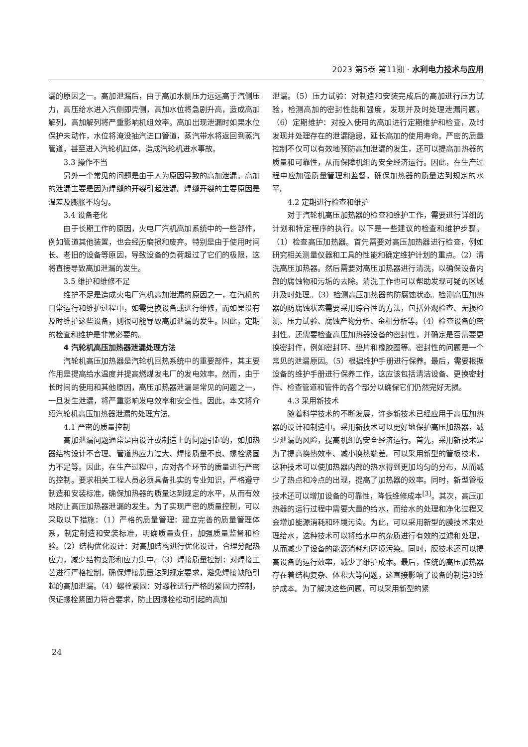2023 第5卷 第11期 · 水利电力技术与应用
漏的原因之一。高加泄漏后，由于高加水侧压力远远高于汽侧压力，高压给水进入汽侧即壳侧，高加水位将急剧升高，造成高加解列，高加解列将严重影响机组效率。高加出现泄漏时如果水位保护未动作，水位将淹没抽汽进口管道，蒸汽带水将返回到蒸汽管道，甚至进入汽轮机缸体，造成汽轮机进水事故。
3.3 操作不当
另外一个常见的问题是由于人为原因导致的高加泄漏。高加的泄漏主要是因为焊缝的开裂引起泄漏。焊缝开裂的主要原因是温差及膨胀不均匀。
3.4 设备老化
由于长期工作的原因，火电厂汽机高加系统中的一些部件，例如管道其他装置，也会经历磨损和废弃。特别是由于使用时间长、老旧的设备等原因，导致设备的负荷超过了它们的极限，这将直接导致高加泄漏的发生。
3.5 维护和维修不足
维护不足是造成火电厂汽机高加泄漏的原因之一，在汽机的日常运行和维护过程中，如需更换设备或进行维修，而如果没有及时维护这些设备，则很可能导致高加泄漏的发生。因此，定期的检查和维护是非常必要的。
4 汽轮机高压加热器泄漏处理方法
汽轮机高压加热器是汽轮机回热系统中的重要部件，其主要作用是提高给水温度并提高燃煤发电厂的发电效率。然而，由于长时间的使用和其他原因，高压加热器泄漏是常见的问题之一，一旦发生泄漏，将严重影响发电效率和安全性。因此，本文将介绍汽轮机高压加热器泄漏的处理方法。
4.1 严密的质量控制
高加泄漏问题通常是由设计或制造上的问题引起的，如加热器结构设计不合理、管道热应力过大、焊接质量不良、螺栓紧固力不足等。因此，在生产过程中，应对各个环节的质量进行严密的控制。要求相关工程人员必须具备扎实的专业知识，严格遵守制造和安装标准，确保加热器的质量达到规定的水平，从而有效地防止高压加热器泄漏的发生。为了实现严密的质量控制，可以采取以下措施：（1）严格的质量管理：建立完善的质量管理体系，制定制造和安装标准，明确质量责任，加强质量监督和检验。（2）结构优化设计：对高加结构进行优化设计，合理分配热应力，减少结构变形和应力集中。（3）焊接质量控制：对焊接工艺进行严格控制，确保焊接质量达到规定要求，避免焊接缺陷引起的高加泄漏。（4）螺栓紧固：对螺栓进行严格的紧固力控制，保证螺栓紧固力符合要求，防止因螺栓松动引起的高加
泄漏。（5）压力试验：对制造和安装完成后的高加进行压力试验，检测高加的密封性能和强度，发现并及时处理泄漏问题。（6）定期维护：对投入使用的高加进行定期维护和检查，及时发现并处理存在的泄漏隐患，延长高加的使用寿命。严密的质量控制不仅可以有效地预防高加泄漏的发生，还可以提高加热器的质量和可靠性，从而保障机组的安全经济运行。因此，在生产过程中应加强质量管理和监督，确保加热器的质量达到规定的水平。
4.2 定期进行检查和维护
对于汽轮机高压加热器的检查和维护工作，需要进行详细的计划和特定程序的执行。以下是一些建议的检查和维护步骤。（1）检查高压加热器。首先需要对高压加热器进行检查，例如研究相关测量仪器和工具的性能和确定维护计划的重点。（2）清洗高压加热器。然后需要对高压加热器进行清洗，以确保设备内部的腐蚀物和污垢的去除。清洗工作也可以帮助发现可疑的区域并及时处理。（3）检测高压加热器的防腐蚀状态。检测高压加热器的防腐蚀状态需要采用综合性的方法，包括外观检查、无损检测、压力试验、腐蚀产物分析、金相分析等。（4）检查设备的密封性。还需要检查高压加热器设备的密封性，并确定是否需要更换密封件，例如密封环、垫片和橡胶圈等。密封性的问题是一个常见的泄漏原因。（5）根据维护手册进行保养。最后，需要根据设备的维护手册进行保养工作，这应该包括清洁设备、更换密封件、检查管道和管件的各个部分以确保它们仍然完好无损。
4.3 采用新技术
随着科学技术的不断发展，许多新技术已经应用于高压加热器的设计和制造中。采用新技术可以更好地保护高压加热器，减少泄漏的风险，提高机组的安全经济运行。首先，采用新技术是为了提高换热效率、减小换热端差。可以采用新型的管板技术，这种技术可以使加热器内部的热水得到更加均匀的分布，从而减少了热点和冷点的出现，提高了加热器的效率。同时，新型管板技术还可以增加设备的可靠性，降低维修成本<sup>[3]</sup>。其次，高压加热器的运行过程中需要大量的给水，而给水的处理和净化过程又会增加能源消耗和环境污染。为此，可以采用新型的膜技术来处理给水，这种技术可以将给水中的杂质进行有效的过滤和处理，从而减少了设备的能源消耗和环境污染。同时，膜技术还可以提高设备的运行效率，减少了维护成本。最后，传统的高压加热器存在着结构复杂、体积大等问题，这直接影响了设备的制造和维护成本。为了解决这些问题，可以采用新型的紧
24